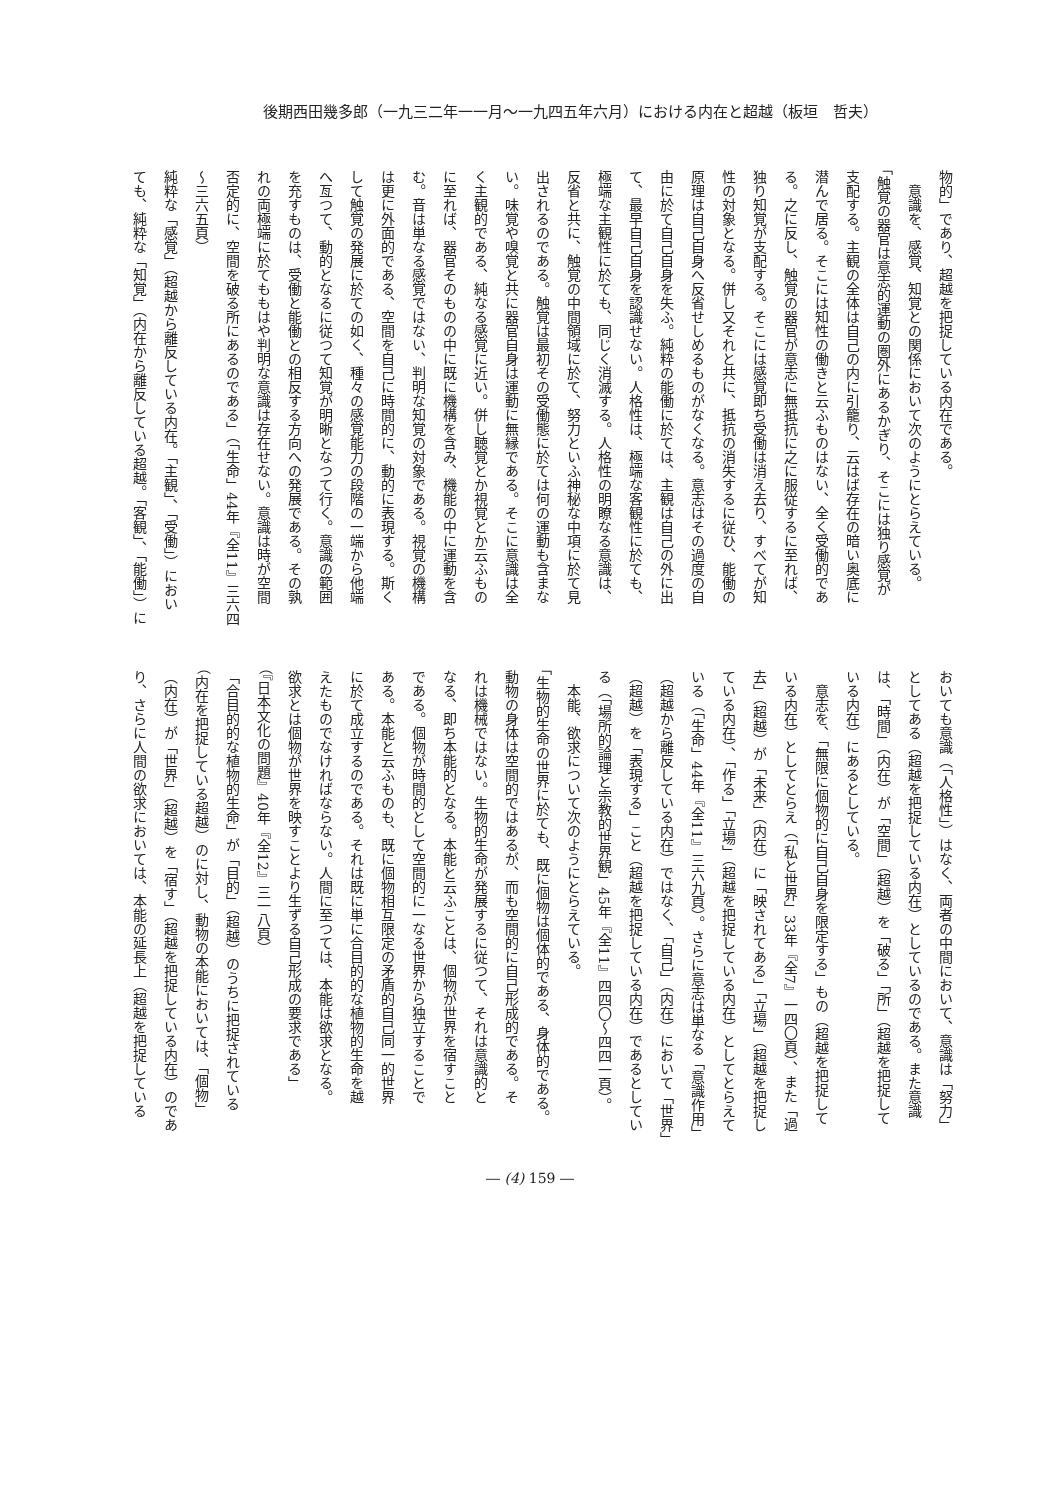後期西田幾多郎（一九三二年一一月～一九四五年六月）における内在と超越（板垣　哲夫）
物的」であり、超越を把捉している内在である。
　意識を、感覚、知覚との関係において次のようにとらえている。
「触覚の器官は意志的運動の圏外にあるかぎり、そこには独り感覚が
支配する。主観の全体は自己の内に引籠り、云はば存在の暗い奥底に
潜んで居る。そこには知性の働きと云ふものはない、全く受働的であ
る。之に反し、触覚の器官が意志に無抵抗に之に服従するに至れば、
独り知覚が支配する。そこには感覚即ち受働は消え去り、すべてが知
性の対象となる。併し又それと共に、抵抗の消失するに従ひ、能働の
原理は自己自身へ反省せしめるものがなくなる。意志はその過度の自
由に於て自己自身を失ふ。純粋の能働に於ては、主観は自己の外に出
て、最早自己自身を認識せない。人格性は、極端な客観性に於ても、
極端な主観性に於ても、同じく消滅する。人格性の明瞭なる意識は、
反省と共に、触覚の中間領域に於て、努力といふ神秘な中項に於て見
出されるのである。触覚は最初その受働態に於ては何の運動も含まな
い。味覚や嗅覚と共に器官自身は運動に無縁である。そこに意識は全
く主観的である、純なる感覚に近い。併し聴覚とか視覚とか云ふもの
に至れば、器官そのものの中に既に機構を含み、機能の中に運動を含
む。音は単なる感覚ではない、判明な知覚の対象である。視覚の機構
は更に外面的である、空間を自己に時間的に、動的に表現する。斯く
して触覚の発展に於ての如く、種々の感覚能力の段階の一端から他端
へ亙つて、動的となるに従つて知覚が明晰となつて行く。意識の範囲
を充すものは、受働と能働との相反する方向への発展である。その孰
れの両極端に於てももはや判明な意識は存在せない。意識は時が空間
否定的に、空間を破る所にあるのである」（「生命」44年『全11』三六四
～三六五頁）
純粋な「感覚」（超越から離反している内在。「主観」、「受働」）におい
ても、純粋な「知覚」（内在から離反している超越。「客観」、「能働」）に
おいても意識（「人格性」）はなく、両者の中間において、意識は「努力」
としてある（超越を把捉している内在）としているのである。また意識
は、「時間」（内在）が「空間」（超越）を「破る」「所」（超越を把捉して
いる内在）にあるとしている。
　意志を、「無限に個物的に自己自身を限定する」もの（超越を把捉して
いる内在）としてとらえ（「私と世界」33年『全7』一四〇頁）、また「過
去」（超越）が「未来」（内在）に「映されてある」「立場」（超越を把捉し
ている内在）、「作る」「立場」（超越を把捉している内在）としてとらえて
いる（「生命」44年『全11』三六九頁）。さらに意志は単なる「意識作用」
（超越から離反している内在）ではなく、「自己」（内在）において「世界」
（超越）を「表現する」こと（超越を把捉している内在）であるとしてい
る（「場所的論理と宗教的世界観」45年『全11』四四〇～四四一頁）。
　本能、欲求について次のようにとらえている。
「生物的生命の世界に於ても、既に個物は個体的である、身体的である。
動物の身体は空間的ではあるが、而も空間的に自己形成的である。そ
れは機械ではない。生物的生命が発展するに従つて、それは意識的と
なる、即ち本能的となる。本能と云ふことは、個物が世界を宿すこと
である。個物が時間的として空間的に一なる世界から独立することで
ある。本能と云ふものも、既に個物相互限定の矛盾的自己同一的世界
に於て成立するのである。それは既に単に合目的的な植物的生命を越
えたものでなければならない。人間に至つては、本能は欲求となる。
欲求とは個物が世界を映すことより生ずる自己形成の要求である」
（『日本文化の問題』40年『全12』三一八頁）
「合目的的な植物的生命」が「目的」（超越）のうちに把捉されている
（内在を把捉している超越）のに対し、動物の本能においては、「個物」
（内在）が「世界」（超越）を「宿す」（超越を把捉している内在）のであ
り、さらに人間の欲求においては、本能の延長上（超越を把捉している
― (4) 159 ―